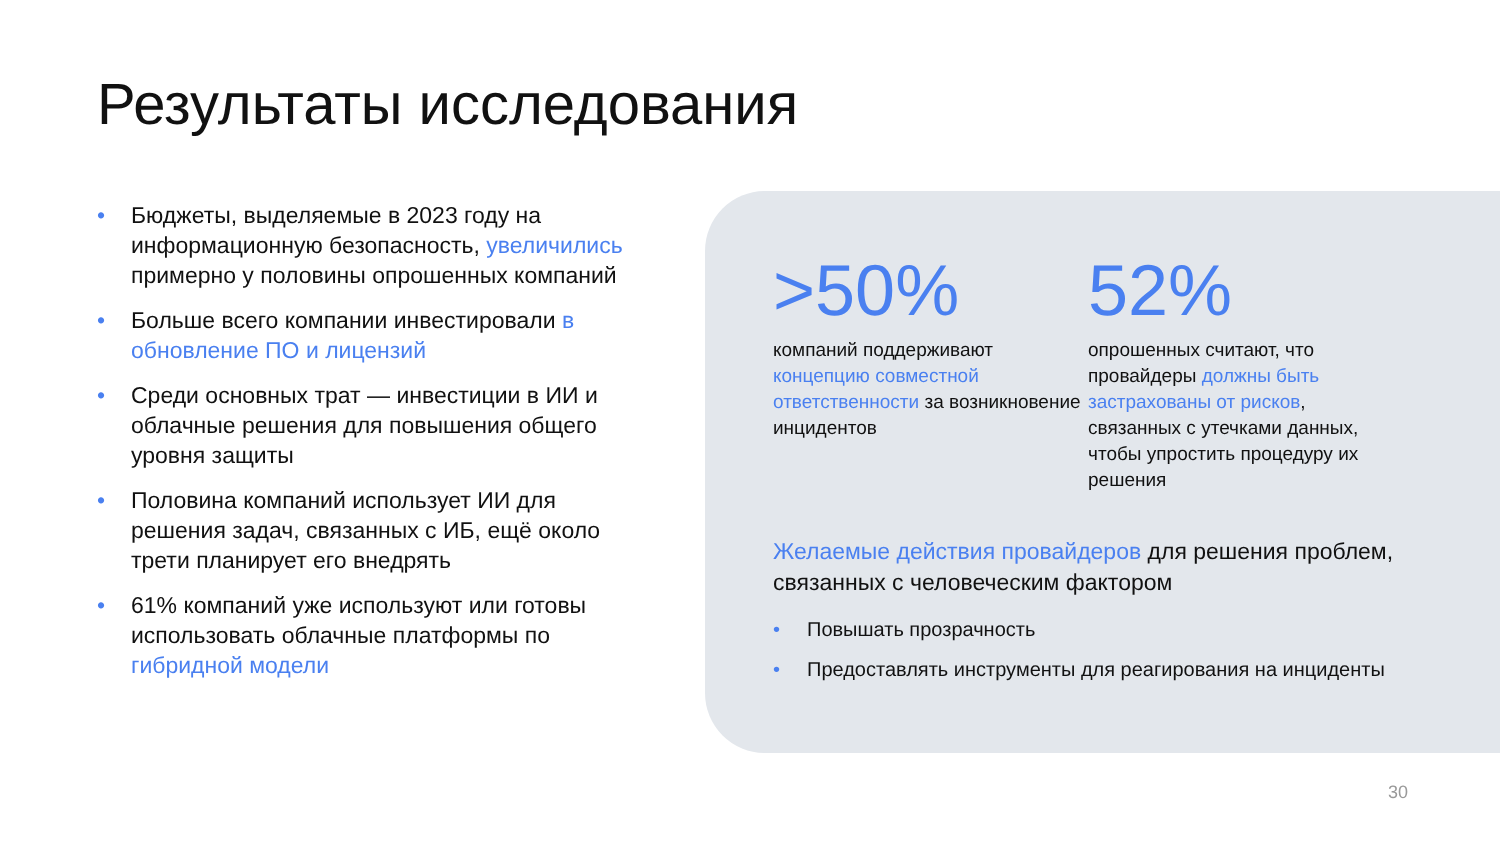Результаты исследования
• Бюджеты, выделяемые в 2023 году на информационную безопасность, увеличились примерно у половины опрошенных компаний
• Больше всего компании инвестировали в обновление ПО и лицензий
• Среди основных трат — инвестиции в ИИ и облачные решения для повышения общего уровня защиты
• Половина компаний использует ИИ для решения задач, связанных с ИБ, ещё около трети планирует его внедрять
• 61% компаний уже используют или готовы использовать облачные платформы по гибридной модели
>50%
компаний поддерживают концепцию совместной ответственности за возникновение инцидентов
52%
опрошенных считают, что провайдеры должны быть застрахованы от рисков, связанных с утечками данных, чтобы упростить процедуру их решения
Желаемые действия провайдеров для решения проблем, связанных с человеческим фактором
• Повышать прозрачность
• Предоставлять инструменты для реагирования на инциденты
30